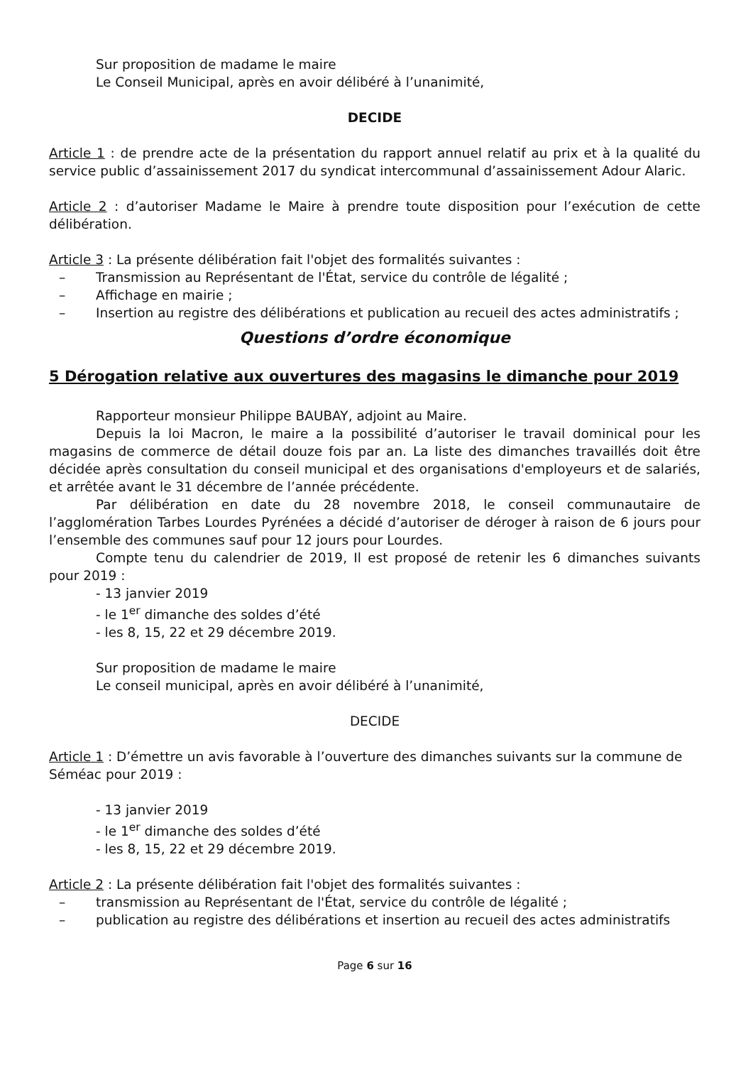Sur proposition de madame le maire
Le Conseil Municipal, après en avoir délibéré à l’unanimité,
DECIDE
Article 1 : de prendre acte de la présentation du rapport annuel relatif au prix et à la qualité du service public d’assainissement 2017 du syndicat intercommunal d’assainissement Adour Alaric.
Article 2 : d’autoriser Madame le Maire à prendre toute disposition pour l’exécution de cette délibération.
Article 3 : La présente délibération fait l'objet des formalités suivantes :
– Transmission au Représentant de l'État, service du contrôle de légalité ;
– Affichage en mairie ;
– Insertion au registre des délibérations et publication au recueil des actes administratifs ;
Questions d’ordre économique
5 Dérogation relative aux ouvertures des magasins le dimanche pour 2019
Rapporteur monsieur Philippe BAUBAY, adjoint au Maire.
Depuis la loi Macron, le maire a la possibilité d’autoriser le travail dominical pour les magasins de commerce de détail douze fois par an. La liste des dimanches travaillés doit être décidée après consultation du conseil municipal et des organisations d'employeurs et de salariés, et arrêtée avant le 31 décembre de l’année précédente.
Par délibération en date du 28 novembre 2018, le conseil communautaire de l’agglomération Tarbes Lourdes Pyrénées a décidé d’autoriser de déroger à raison de 6 jours pour l’ensemble des communes sauf pour 12 jours pour Lourdes.
Compte tenu du calendrier de 2019, Il est proposé de retenir les 6 dimanches suivants pour 2019 :
- 13 janvier 2019
- le 1<sup>er</sup> dimanche des soldes d’été
- les 8, 15, 22 et 29 décembre 2019.
Sur proposition de madame le maire
Le conseil municipal, après en avoir délibéré à l’unanimité,
DECIDE
Article 1 : D’émettre un avis favorable à l’ouverture des dimanches suivants sur la commune de Séméac pour 2019 :
- 13 janvier 2019
- le 1<sup>er</sup> dimanche des soldes d’été
- les 8, 15, 22 et 29 décembre 2019.
Article 2 : La présente délibération fait l'objet des formalités suivantes :
– transmission au Représentant de l'État, service du contrôle de légalité ;
– publication au registre des délibérations et insertion au recueil des actes administratifs
Page 6 sur 16